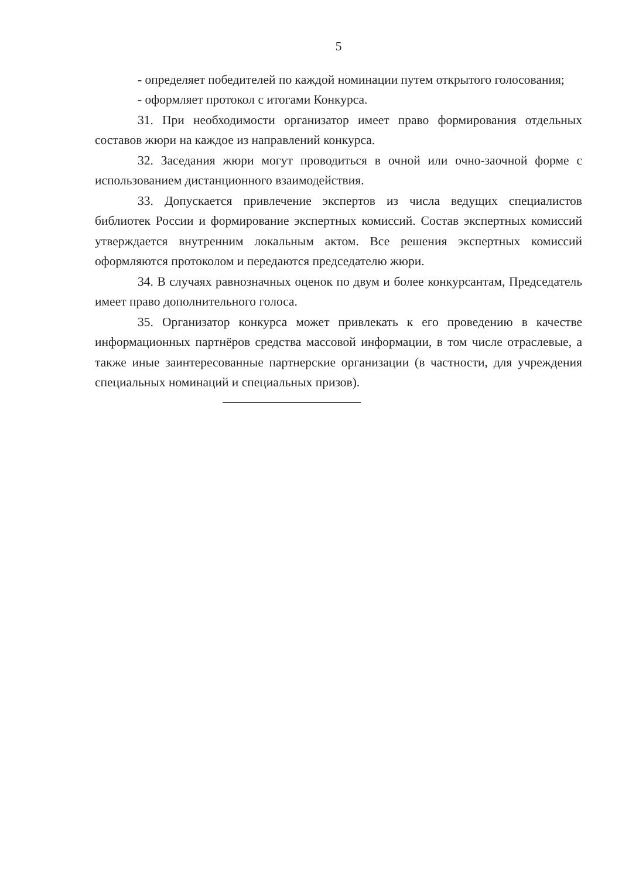5
- определяет победителей по каждой номинации путем открытого голосования;
- оформляет протокол с итогами Конкурса.
31. При необходимости организатор имеет право формирования отдельных составов жюри на каждое из направлений конкурса.
32. Заседания жюри могут проводиться в очной или очно-заочной форме с использованием дистанционного взаимодействия.
33. Допускается привлечение экспертов из числа ведущих специалистов библиотек России и формирование экспертных комиссий. Состав экспертных комиссий утверждается внутренним локальным актом. Все решения экспертных комиссий оформляются протоколом и передаются председателю жюри.
34. В случаях равнозначных оценок по двум и более конкурсантам, Председатель имеет право дополнительного голоса.
35. Организатор конкурса может привлекать к его проведению в качестве информационных партнёров средства массовой информации, в том числе отраслевые, а также иные заинтересованные партнерские организации (в частности, для учреждения специальных номинаций и специальных призов).